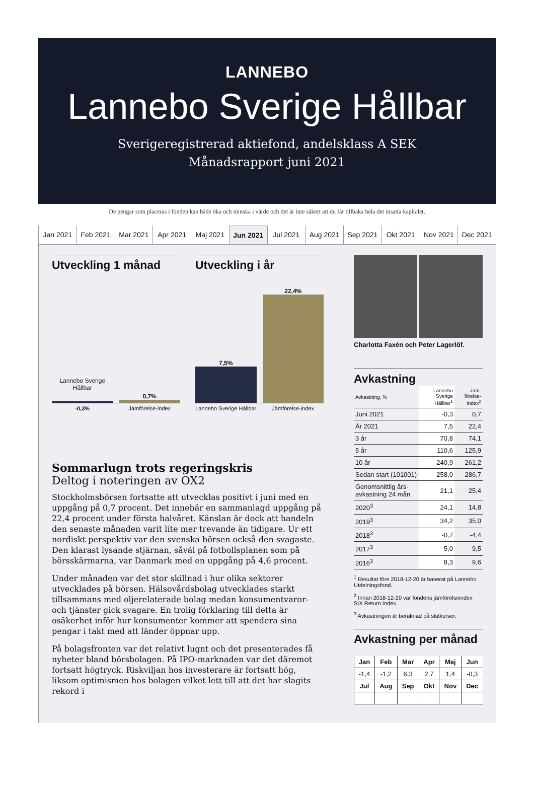LANNEBO
Lannebo Sverige Hållbar
Sverigeregistrerad aktiefond, andelsklass A SEK
Månadsrapport juni 2021
De pengar som placeras i fonden kan både öka och minska i värde och det är inte säkert att du får tillbaka hela det insatta kapitalet.
Jan 2021 Feb 2021 Mar 2021 Apr 2021 Maj 2021 Jun 2021 Jul 2021 Aug 2021 Sep 2021 Okt 2021 Nov 2021 Dec 2021
Utveckling 1 månad
Lannebo Sverige Hållbar
0,7%
-0,3% Jämförelse-index
Utveckling i år
7,5%
22,4%
Lannebo Sverige Hållbar Jämförelse-index
Sommarlugn trots regeringskris
Deltog i noteringen av OX2
Stockholmsbörsen fortsatte att utvecklas positivt i juni med en uppgång på 0,7 procent. Det innebär en sammanlagd uppgång på 22,4 procent under första halvåret. Känslan är dock att handeln den senaste månaden varit lite mer trevande än tidigare. Ur ett nordiskt perspektiv var den svenska börsen också den svagaste. Den klarast lysande stjärnan, såväl på fotbollsplanen som på börsskärmarna, var Danmark med en uppgång på 4,6 procent.
Under månaden var det stor skillnad i hur olika sektorer utvecklades på börsen. Hälsovårdsbolag utvecklades starkt tillsammans med oljerelaterade bolag medan konsumentvaror- och tjänster gick svagare. En trolig förklaring till detta är osäkerhet inför hur konsumenter kommer att spendera sina pengar i takt med att länder öppnar upp.
På bolagsfronten var det relativt lugnt och det presenterades få nyheter bland börsbolagen. På IPO-marknaden var det däremot fortsatt högtryck. Riskviljan hos investerare är fortsatt hög, liksom optimismen hos bolagen vilket lett till att det har slagits rekord i
Charlotta Faxén och Peter Lagerlöf.
Avkastning
| Avkastning, % | Lannebo Sverige Hållbar<sup>1</sup> | Jäm-förelse-index<sup>2</sup> |
| Juni 2021 | -0,3 | 0,7 |
| År 2021 | 7,5 | 22,4 |
| 3 år | 70,8 | 74,1 |
| 5 år | 110,6 | 125,9 |
| 10 år | 240,9 | 261,2 |
| Sedan start (101001) | 258,0 | 286,7 |
| Genomsnittlig års-avkastning 24 mån | 21,1 | 25,4 |
| 2020<sup>3</sup> | 24,1 | 14,8 |
| 2019<sup>3</sup> | 34,2 | 35,0 |
| 2018<sup>3</sup> | -0,7 | -4,4 |
| 2017<sup>3</sup> | 5,0 | 9,5 |
| 2016<sup>3</sup> | 8,3 | 9,6 |
<sup>1</sup> Resultat före 2018-12-20 är baserat på Lannebo Utdelningsfond.
<sup>2</sup> Innan 2018-12-20 var fondens jämförelseindex SIX Return Index.
<sup>3</sup> Avkastningen är beräknad på slutkurser.
Avkastning per månad
| Jan | Feb | Mar | Apr | Maj | Jun |
| --- | --- | --- | --- | --- | --- |
| -1,4 | -1,2 | 6,3 | 2,7 | 1,4 | -0,3 |
| Jul | Aug | Sep | Okt | Nov | Dec |